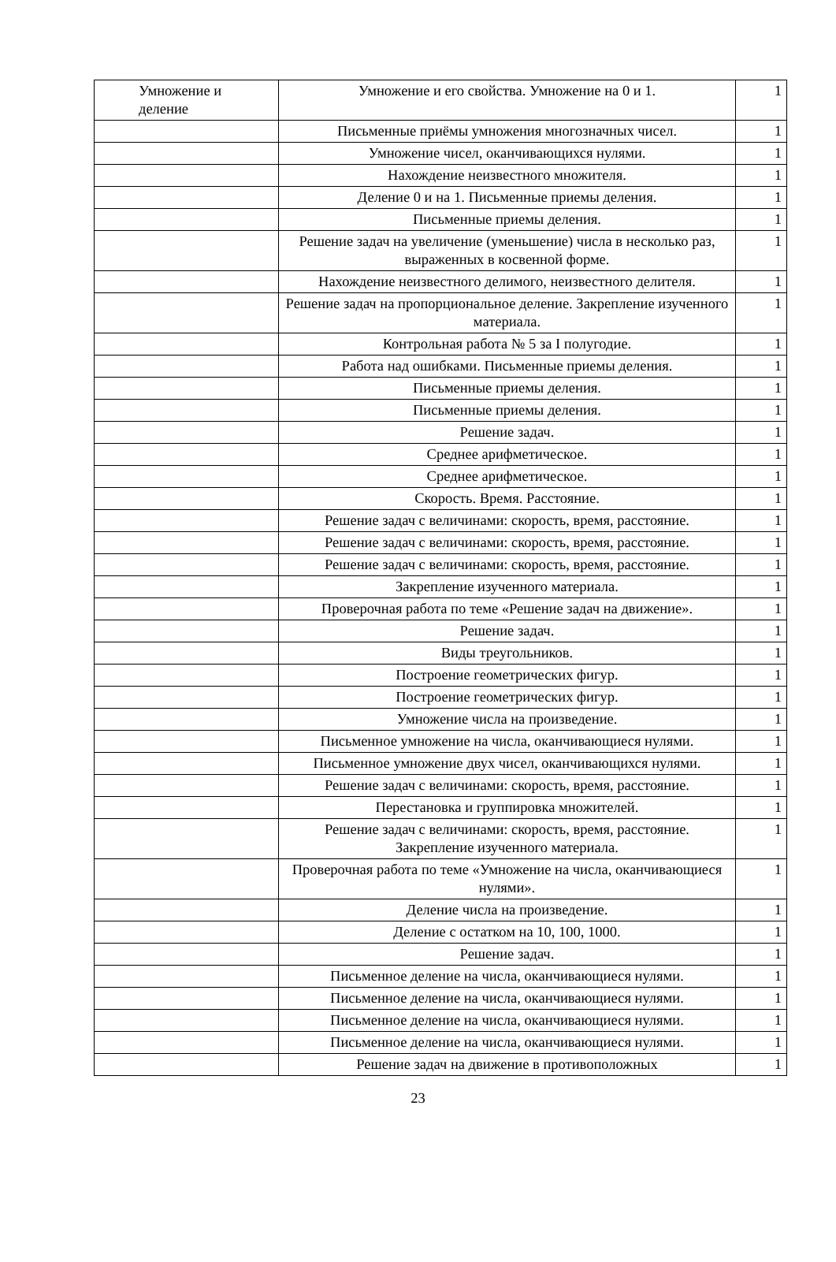| Умножение и деление | Умножение и его свойства. Умножение на 0 и 1. | 1 |
| | Письменные приёмы умножения многозначных чисел. | 1 |
| | Умножение чисел, оканчивающихся нулями. | 1 |
| | Нахождение неизвестного множителя. | 1 |
| | Деление 0 и на 1. Письменные приемы деления. | 1 |
| | Письменные приемы деления. | 1 |
| | Решение задач на увеличение (уменьшение) числа в несколько раз, выраженных в косвенной форме. | 1 |
| | Нахождение неизвестного делимого, неизвестного делителя. | 1 |
| | Решение задач на пропорциональное деление. Закрепление изученного материала. | 1 |
| | Контрольная работа № 5 за I полугодие. | 1 |
| | Работа над ошибками. Письменные приемы деления. | 1 |
| | Письменные приемы деления. | 1 |
| | Письменные приемы деления. | 1 |
| | Решение задач. | 1 |
| | Среднее арифметическое. | 1 |
| | Среднее арифметическое. | 1 |
| | Скорость. Время. Расстояние. | 1 |
| | Решение задач с величинами: скорость, время, расстояние. | 1 |
| | Решение задач с величинами: скорость, время, расстояние. | 1 |
| | Решение задач с величинами: скорость, время, расстояние. | 1 |
| | Закрепление изученного материала. | 1 |
| | Проверочная работа по теме «Решение задач на движение». | 1 |
| | Решение задач. | 1 |
| | Виды треугольников. | 1 |
| | Построение геометрических фигур. | 1 |
| | Построение геометрических фигур. | 1 |
| | Умножение числа на произведение. | 1 |
| | Письменное умножение на числа, оканчивающиеся нулями. | 1 |
| | Письменное умножение двух чисел, оканчивающихся нулями. | 1 |
| | Решение задач с величинами: скорость, время, расстояние. | 1 |
| | Перестановка и группировка множителей. | 1 |
| | Решение задач с величинами: скорость, время, расстояние. Закрепление изученного материала. | 1 |
| | Проверочная работа по теме «Умножение на числа, оканчивающиеся нулями». | 1 |
| | Деление числа на произведение. | 1 |
| | Деление с остатком на 10, 100, 1000. | 1 |
| | Решение задач. | 1 |
| | Письменное деление на числа, оканчивающиеся нулями. | 1 |
| | Письменное деление на числа, оканчивающиеся нулями. | 1 |
| | Письменное деление на числа, оканчивающиеся нулями. | 1 |
| | Письменное деление на числа, оканчивающиеся нулями. | 1 |
| | Решение задач на движение в противоположных | 1 |
23